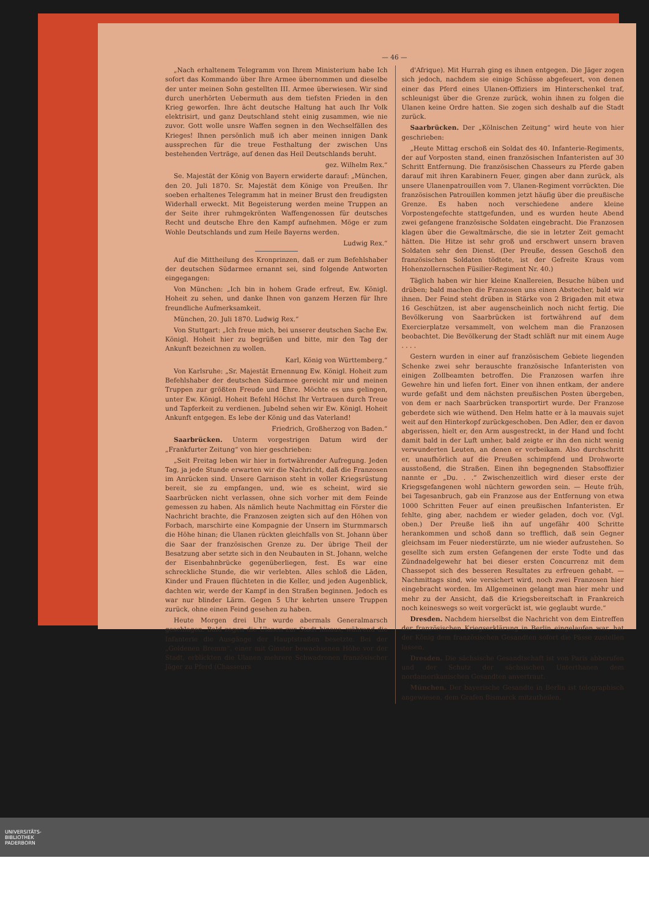— 46 —
„Nach erhaltenem Telegramm von Ihrem Ministerium habe Ich sofort das Kommando über Ihre Armee übernommen und dieselbe der unter meinen Sohn gestellten III. Armee überwiesen. Wir sind durch unerhörten Uebermuth aus dem tiefsten Frieden in den Krieg geworfen. Ihre ächt deutsche Haltung hat auch Ihr Volk elektrisirt, und ganz Deutschland steht einig zusammen, wie nie zuvor. Gott wolle unsre Waffen segnen in den Wechselfällen des Krieges! Ihnen persönlich muß ich aber meinen innigen Dank aussprechen für die treue Festhaltung der zwischen Uns bestehenden Verträge, auf denen das Heil Deutschlands beruht.
gez. Wilhelm Rex.“
Se. Majestät der König von Bayern erwiderte darauf: „München, den 20. Juli 1870. Sr. Majestät dem Könige von Preußen. Ihr soeben erhaltenes Telegramm hat in meiner Brust den freudigsten Widerhall erweckt. Mit Begeisterung werden meine Truppen an der Seite ihrer ruhmgekrönten Waffengenossen für deutsches Recht und deutsche Ehre den Kampf aufnehmen. Möge er zum Wohle Deutschlands und zum Heile Bayerns werden.
Ludwig Rex.“
Auf die Mittheilung des Kronprinzen, daß er zum Befehlshaber der deutschen Südarmee ernannt sei, sind folgende Antworten eingegangen:
Von München: „Ich bin in hohem Grade erfreut, Ew. Königl. Hoheit zu sehen, und danke Ihnen von ganzem Herzen für Ihre freundliche Aufmerksamkeit.
München, 20. Juli 1870. Ludwig Rex.“
Von Stuttgart: „Ich freue mich, bei unserer deutschen Sache Ew. Königl. Hoheit hier zu begrüßen und bitte, mir den Tag der Ankunft bezeichnen zu wollen.
Karl, König von Württemberg.“
Von Karlsruhe: „Sr. Majestät Ernennung Ew. Königl. Hoheit zum Befehlshaber der deutschen Südarmee gereicht mir und meinen Truppen zur größten Freude und Ehre. Möchte es uns gelingen, unter Ew. Königl. Hoheit Befehl Höchst Ihr Vertrauen durch Treue und Tapferkeit zu verdienen. Jubelnd sehen wir Ew. Königl. Hoheit Ankunft entgegen. Es lebe der König und das Vaterland!
Friedrich, Großherzog von Baden.“
Saarbrücken. Unterm vorgestrigen Datum wird der „Frankfurter Zeitung“ von hier geschrieben:
„Seit Freitag leben wir hier in fortwährender Aufregung. Jeden Tag, ja jede Stunde erwarten wir die Nachricht, daß die Franzosen im Anrücken sind. Unsere Garnison steht in voller Kriegsrüstung bereit, sie zu empfangen, und, wie es scheint, wird sie Saarbrücken nicht verlassen, ohne sich vorher mit dem Feinde gemessen zu haben. Als nämlich heute Nachmittag ein Förster die Nachricht brachte, die Franzosen zeigten sich auf den Höhen von Forbach, marschirte eine Kompagnie der Unsern im Sturmmarsch die Höhe hinan; die Ulanen rückten gleichfalls von St. Johann über die Saar der französischen Grenze zu. Der übrige Theil der Besatzung aber setzte sich in den Neubauten in St. Johann, welche der Eisenbahnbrücke gegenüberliegen, fest. Es war eine schreckliche Stunde, die wir verlebten. Alles schloß die Läden, Kinder und Frauen flüchteten in die Keller, und jeden Augenblick, dachten wir, werde der Kampf in den Straßen beginnen. Jedoch es war nur blinder Lärm. Gegen 5 Uhr kehrten unsere Truppen zurück, ohne einen Feind gesehen zu haben.
Heute Morgen drei Uhr wurde abermals Generalmarsch geschlagen. Bald zogen die Ulanen zur Stadt hinaus, während die Infanterie die Ausgänge der Hauptstraßen besetzte. Bei der „Goldenen Bremm“, einer mit Ginster bewachsenen Höhe vor der Stadt, erblickten die Ulanen mehrere Schwadronen französischer Jäger zu Pferd (Chasseurs
d'Afrique). Mit Hurrah ging es ihnen entgegen. Die Jäger zogen sich jedoch, nachdem sie einige Schüsse abgefeuert, von denen einer das Pferd eines Ulanen-Offiziers im Hinterschenkel traf, schleunigst über die Grenze zurück, wohin ihnen zu folgen die Ulanen keine Ordre hatten. Sie zogen sich deshalb auf die Stadt zurück.
Saarbrücken. Der „Kölnischen Zeitung“ wird heute von hier geschrieben:
„Heute Mittag erschoß ein Soldat des 40. Infanterie-Regiments, der auf Vorposten stand, einen französischen Infanteristen auf 30 Schritt Entfernung. Die französischen Chasseurs zu Pferde gaben darauf mit ihren Karabinern Feuer, gingen aber dann zurück, als unsere Ulanenpatrouillen vom 7. Ulanen-Regiment vorrückten. Die französischen Patrouillen kommen jetzt häufig über die preußische Grenze. Es haben noch verschiedene andere kleine Vorpostengefechte stattgefunden, und es wurden heute Abend zwei gefangene französische Soldaten eingebracht. Die Franzosen klagen über die Gewaltmärsche, die sie in letzter Zeit gemacht hätten. Die Hitze ist sehr groß und erschwert unsern braven Soldaten sehr den Dienst. (Der Preuße, dessen Geschoß den französischen Soldaten tödtete, ist der Gefreite Kraus vom Hohenzollernschen Füsilier-Regiment Nr. 40.)
Täglich haben wir hier kleine Knallereien, Besuche hüben und drüben; bald machen die Franzosen uns einen Abstecher, bald wir ihnen. Der Feind steht drüben in Stärke von 2 Brigaden mit etwa 16 Geschützen, ist aber augenscheinlich noch nicht fertig. Die Bevölkerung von Saarbrücken ist fortwährend auf dem Exercierplatze versammelt, von welchem man die Franzosen beobachtet. Die Bevölkerung der Stadt schläft nur mit einem Auge . . . .
Gestern wurden in einer auf französischem Gebiete liegenden Schenke zwei sehr berauschte französische Infanteristen von einigen Zollbeamten betroffen. Die Franzosen warfen ihre Gewehre hin und liefen fort. Einer von ihnen entkam, der andere wurde gefaßt und dem nächsten preußischen Posten übergeben, von dem er nach Saarbrücken transportirt wurde. Der Franzose geberdete sich wie wüthend. Den Helm hatte er à la mauvais sujet weit auf den Hinterkopf zurückgeschoben. Den Adler, den er davon abgerissen, hielt er, den Arm ausgestreckt, in der Hand und focht damit bald in der Luft umher, bald zeigte er ihn den nicht wenig verwunderten Leuten, an denen er vorbeikam. Also durchschritt er, unaufhörlich auf die Preußen schimpfend und Drohworte ausstoßend, die Straßen. Einen ihn begegnenden Stabsoffizier nannte er „Du. . .“ Zwischenzeitlich wird dieser erste der Kriegsgefangenen wohl nüchtern geworden sein. — Heute früh, bei Tagesanbruch, gab ein Franzose aus der Entfernung von etwa 1000 Schritten Feuer auf einen preußischen Infanteristen. Er fehlte, ging aber, nachdem er wieder geladen, doch vor. (Vgl. oben.) Der Preuße ließ ihn auf ungefähr 400 Schritte herankommen und schoß dann so trefflich, daß sein Gegner gleichsam im Feuer niederstürzte, um nie wieder aufzustehen. So gesellte sich zum ersten Gefangenen der erste Todte und das Zündnadelgewehr hat bei dieser ersten Concurrenz mit dem Chassepot sich des besseren Resultates zu erfreuen gehabt. — Nachmittags sind, wie versichert wird, noch zwei Franzosen hier eingebracht worden. Im Allgemeinen gelangt man hier mehr und mehr zu der Ansicht, daß die Kriegsbereitschaft in Frankreich noch keineswegs so weit vorgerückt ist, wie geglaubt wurde.“
Dresden. Nachdem hierselbst die Nachricht von dem Eintreffen der französischen Kriegserklärung in Berlin eingelaufen war, hat der König dem französischen Gesandten sofort die Pässe zustellen lassen.
Dresden. Die sächsische Gesandtschaft ist von Paris abberufen und der Schutz der sächsischen Unterthanen dem nordamerikanischen Gesandten anvertraut.
München. Der bayerische Gesandte in Berlin ist telegraphisch angewiesen, dem Grafen Bismarck mitzutheilen,
UNIVERSITÄTS-
BIBLIOTHEK
PADERBORN